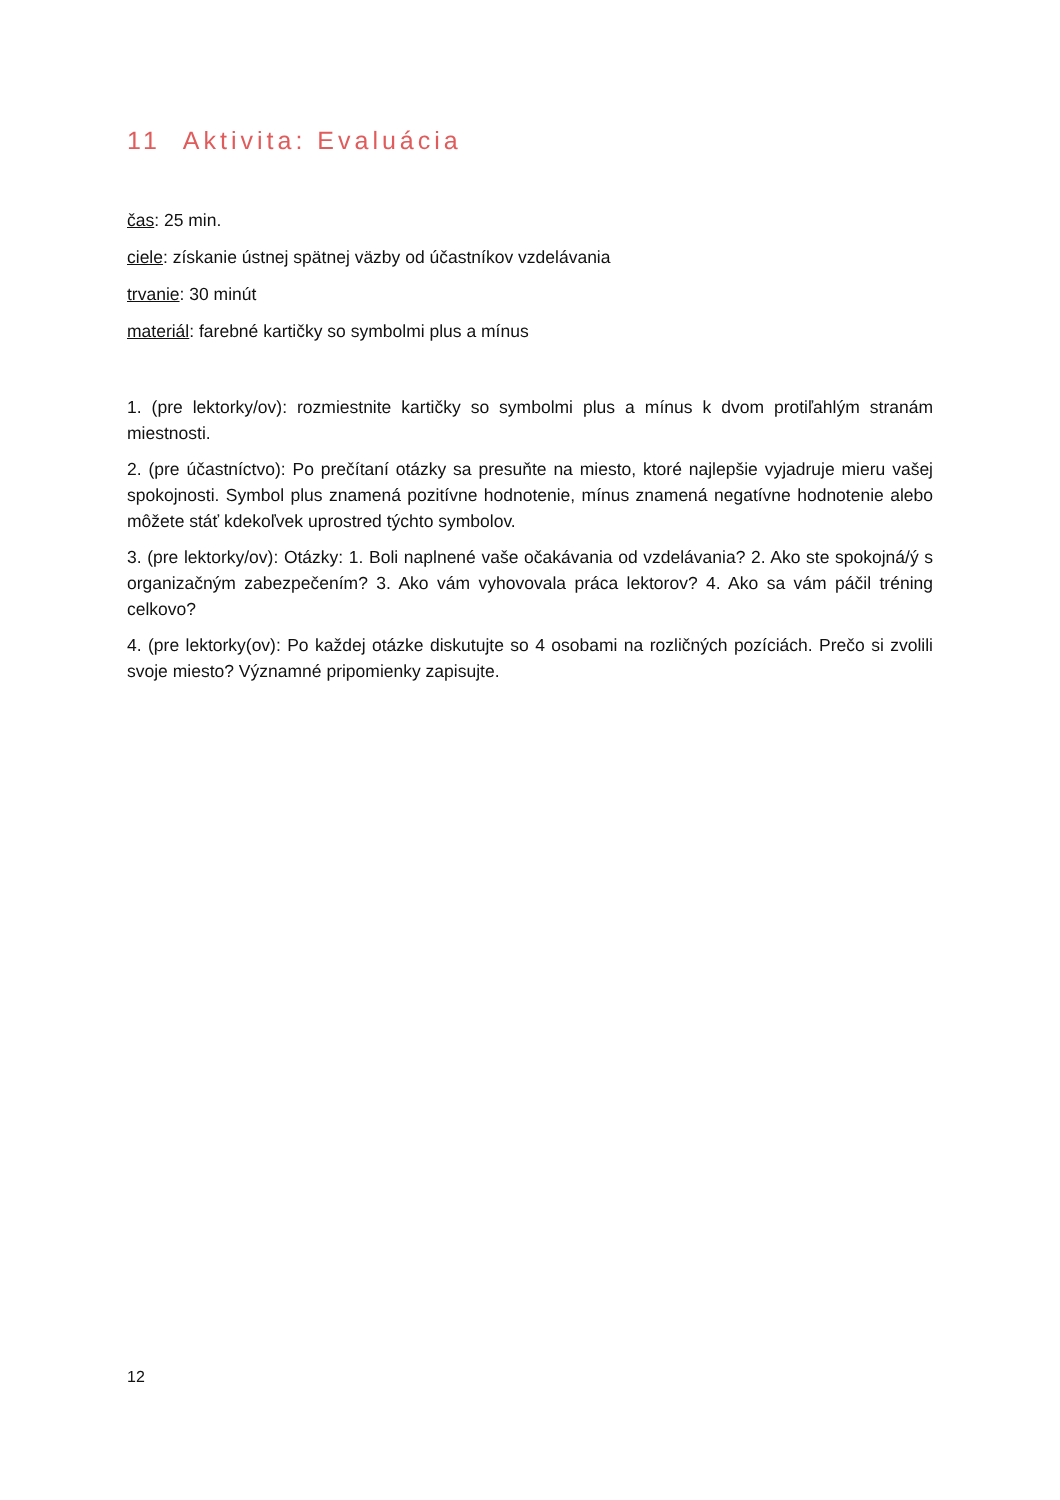11 Aktivita: Evaluácia
čas: 25 min.
ciele: získanie ústnej spätnej väzby od účastníkov vzdelávania
trvanie: 30 minút
materiál: farebné kartičky so symbolmi plus a mínus
1. (pre lektorky/ov): rozmiestnite kartičky so symbolmi plus a mínus k dvom protiľahlým stranám miestnosti.
2. (pre účastníctvo): Po prečítaní otázky sa presuňte na miesto, ktoré najlepšie vyjadruje mieru vašej spokojnosti. Symbol plus znamená pozitívne hodnotenie, mínus znamená negatívne hodnotenie alebo môžete stáť kdekoľvek uprostred týchto symbolov.
3. (pre lektorky/ov): Otázky: 1. Boli naplnené vaše očakávania od vzdelávania? 2. Ako ste spokojná/ý s organizačným zabezpečením? 3. Ako vám vyhovovala práca lektorov? 4. Ako sa vám páčil tréning celkovo?
4. (pre lektorky(ov): Po každej otázke diskutujte so 4 osobami na rozličných pozíciách. Prečo si zvolili svoje miesto? Významné pripomienky zapisujte.
12